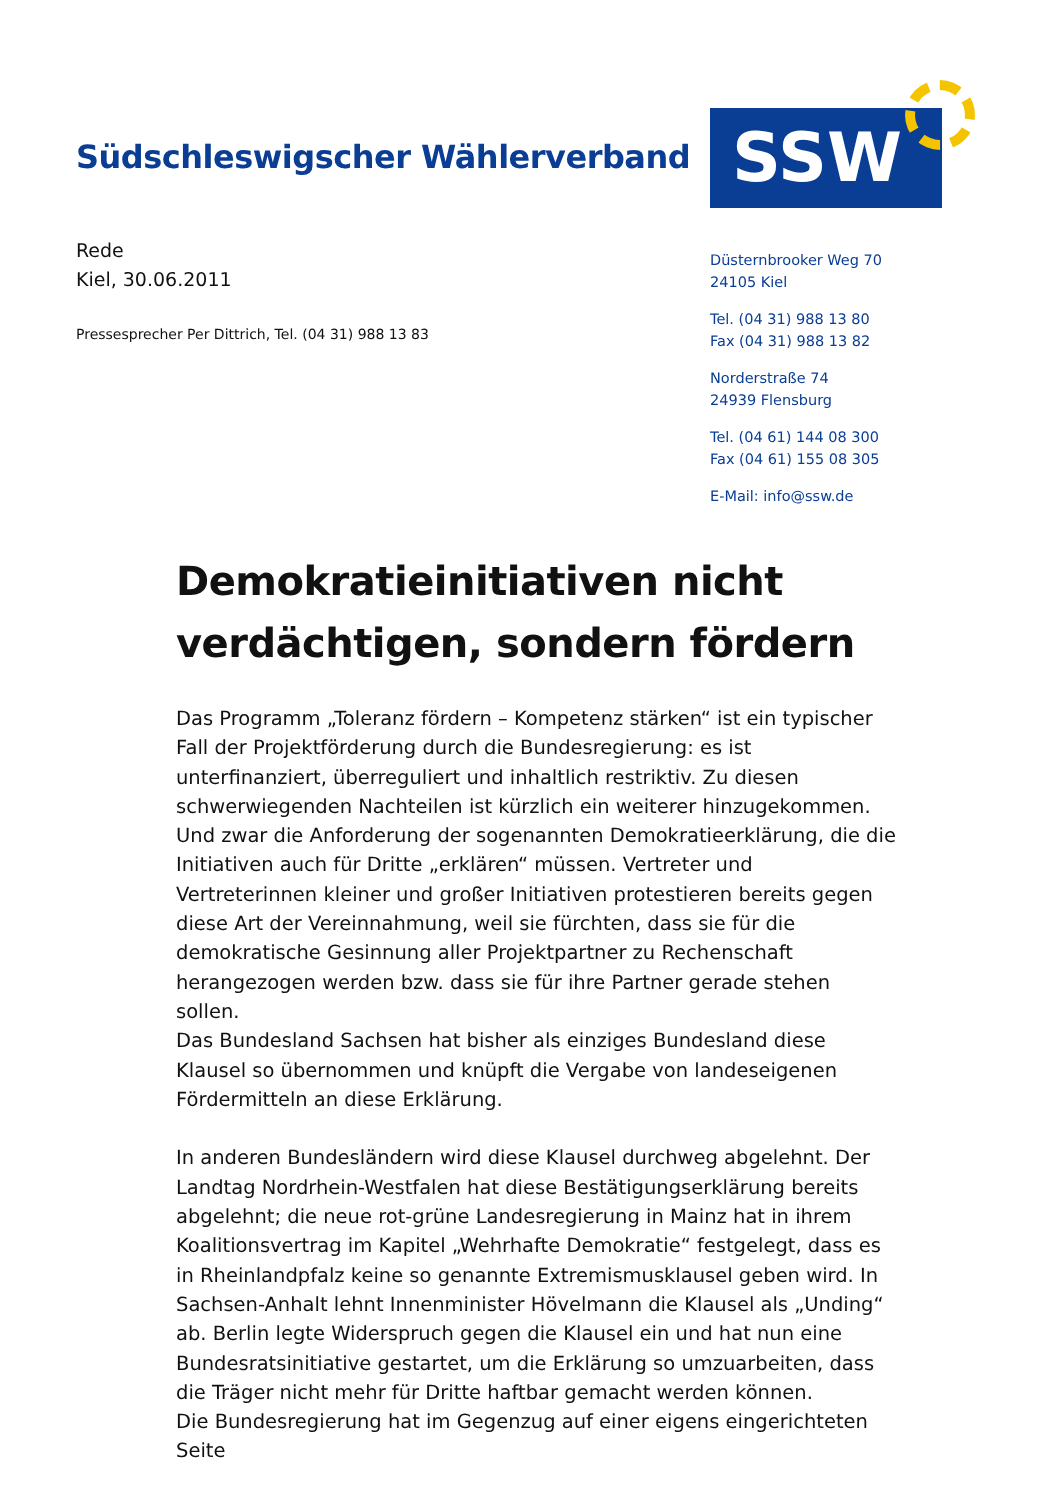Südschleswigscher Wählerverband
SSW
Rede
Kiel, 30.06.2011
Pressesprecher Per Dittrich, Tel. (04 31) 988 13 83
Düsternbrooker Weg 70
24105 Kiel
Tel. (04 31) 988 13 80
Fax (04 31) 988 13 82
Norderstraße 74
24939 Flensburg
Tel. (04 61) 144 08 300
Fax (04 61) 155 08 305
E-Mail: info@ssw.de
Demokratieinitiativen nicht verdächtigen, sondern fördern
Das Programm „Toleranz fördern – Kompetenz stärken“ ist ein typischer Fall der Projektförderung durch die Bundesregierung: es ist unterfinanziert, überreguliert und inhaltlich restriktiv. Zu diesen schwerwiegenden Nachteilen ist kürzlich ein weiterer hinzugekommen. Und zwar die Anforderung der sogenannten Demokratieerklärung, die die Initiativen auch für Dritte „erklären“ müssen. Vertreter und Vertreterinnen kleiner und großer Initiativen protestieren bereits gegen diese Art der Vereinnahmung, weil sie fürchten, dass sie für die demokratische Gesinnung aller Projektpartner zu Rechenschaft herangezogen werden bzw. dass sie für ihre Partner gerade stehen sollen.
Das Bundesland Sachsen hat bisher als einziges Bundesland diese Klausel so übernommen und knüpft die Vergabe von landeseigenen Fördermitteln an diese Erklärung.
In anderen Bundesländern wird diese Klausel durchweg abgelehnt. Der Landtag Nordrhein-Westfalen hat diese Bestätigungserklärung bereits abgelehnt; die neue rot-grüne Landesregierung in Mainz hat in ihrem Koalitionsvertrag im Kapitel „Wehrhafte Demokratie“ festgelegt, dass es in Rheinlandpfalz keine so genannte Extremismusklausel geben wird. In Sachsen-Anhalt lehnt Innenminister Hövelmann die Klausel als „Unding“ ab. Berlin legte Widerspruch gegen die Klausel ein und hat nun eine Bundesratsinitiative gestartet, um die Erklärung so umzuarbeiten, dass die Träger nicht mehr für Dritte haftbar gemacht werden können.
Die Bundesregierung hat im Gegenzug auf einer eigens eingerichteten Seite